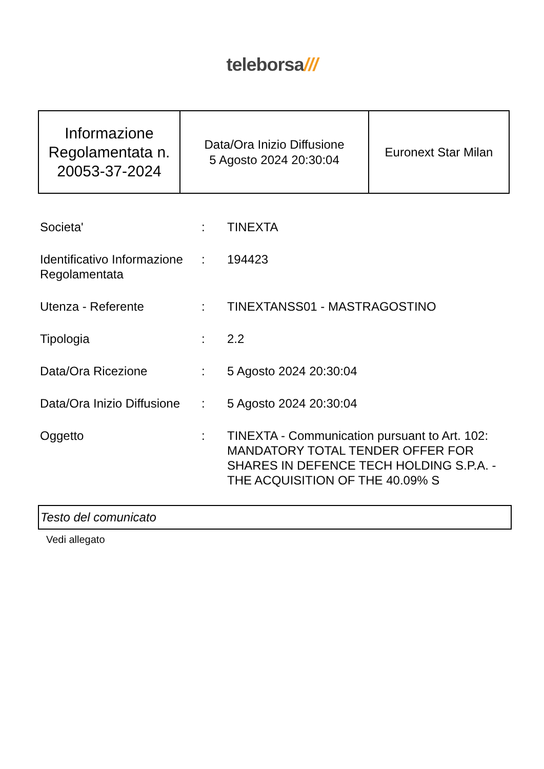teleborsa///
| Informazione Regolamentata n. 20053-37-2024 | Data/Ora Inizio Diffusione 5 Agosto 2024 20:30:04 | Euronext Star Milan |
| Societa' | : | TINEXTA |
| Identificativo Informazione Regolamentata | : | 194423 |
| Utenza - Referente | : | TINEXTANSS01 - MASTRAGOSTINO |
| Tipologia | : | 2.2 |
| Data/Ora Ricezione | : | 5 Agosto 2024 20:30:04 |
| Data/Ora Inizio Diffusione | : | 5 Agosto 2024 20:30:04 |
| Oggetto | : | TINEXTA - Communication pursuant to Art. 102: MANDATORY TOTAL TENDER OFFER FOR SHARES IN DEFENCE TECH HOLDING S.P.A. - THE ACQUISITION OF THE 40.09% S |
Testo del comunicato
Vedi allegato